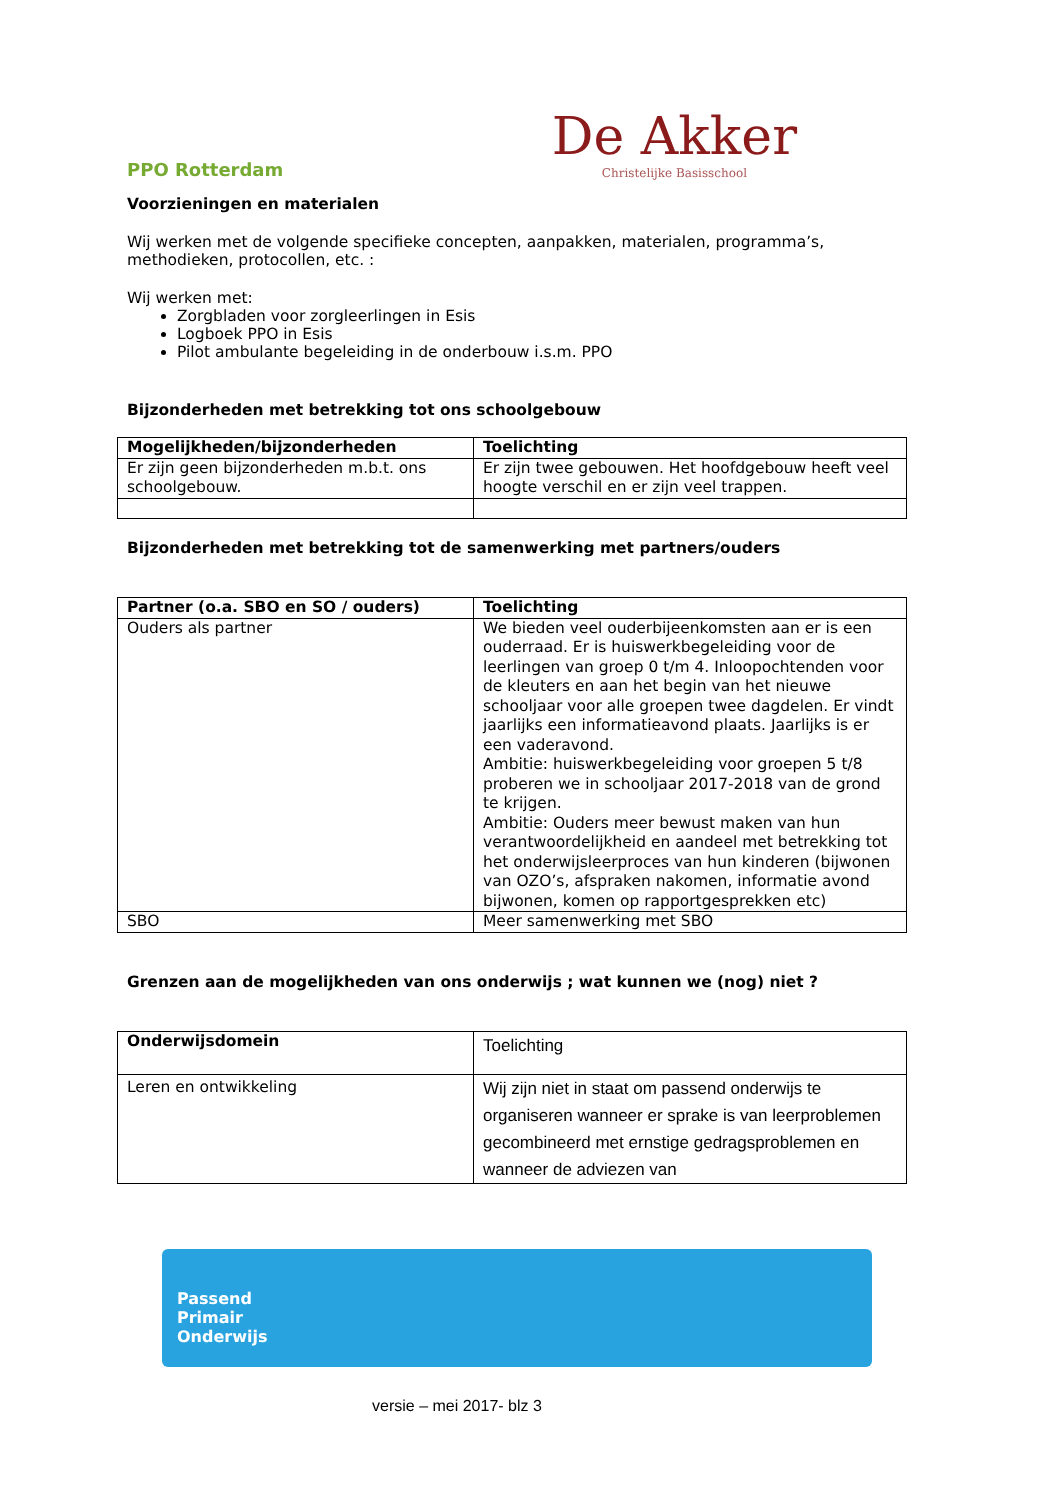PPO Rotterdam
De Akker
Christelijke Basisschool
Voorzieningen en materialen
Wij werken met de volgende specifieke concepten, aanpakken, materialen, programma’s, methodieken, protocollen, etc. :
Wij werken met:
Zorgbladen voor zorgleerlingen in Esis
Logboek PPO in Esis
Pilot ambulante begeleiding in de onderbouw i.s.m. PPO
Bijzonderheden met betrekking tot ons schoolgebouw
| Mogelijkheden/bijzonderheden | Toelichting |
| --- | --- |
| Er zijn geen bijzonderheden m.b.t. ons schoolgebouw. | Er zijn twee gebouwen. Het hoofdgebouw heeft veel hoogte verschil en er zijn veel trappen. |
Bijzonderheden met betrekking tot de samenwerking met partners/ouders
| Partner (o.a. SBO en SO / ouders) | Toelichting |
| --- | --- |
| Ouders als partner | We bieden veel ouderbijeenkomsten aan er is een ouderraad. Er is huiswerkbegeleiding voor de leerlingen van groep 0 t/m 4. Inloopochtenden voor de kleuters en aan het begin van het nieuwe schooljaar voor alle groepen twee dagdelen. Er vindt jaarlijks een informatieavond plaats. Jaarlijks is er een vaderavond. Ambitie: huiswerkbegeleiding voor groepen 5 t/8 proberen we in schooljaar 2017-2018 van de grond te krijgen. Ambitie: Ouders meer bewust maken van hun verantwoordelijkheid en aandeel met betrekking tot het onderwijsleerproces van hun kinderen (bijwonen van OZO’s, afspraken nakomen, informatie avond bijwonen, komen op rapportgesprekken etc) |
| SBO | Meer samenwerking met SBO |
Grenzen aan de mogelijkheden van ons onderwijs ; wat kunnen we (nog) niet ?
| Onderwijsdomein | Toelichting |
| Leren en ontwikkeling | Wij zijn niet in staat om passend onderwijs te organiseren wanneer er sprake is van leerproblemen gecombineerd met ernstige gedragsproblemen en wanneer de adviezen van |
Passend
Primair
Onderwijs
versie – mei 2017- blz 3